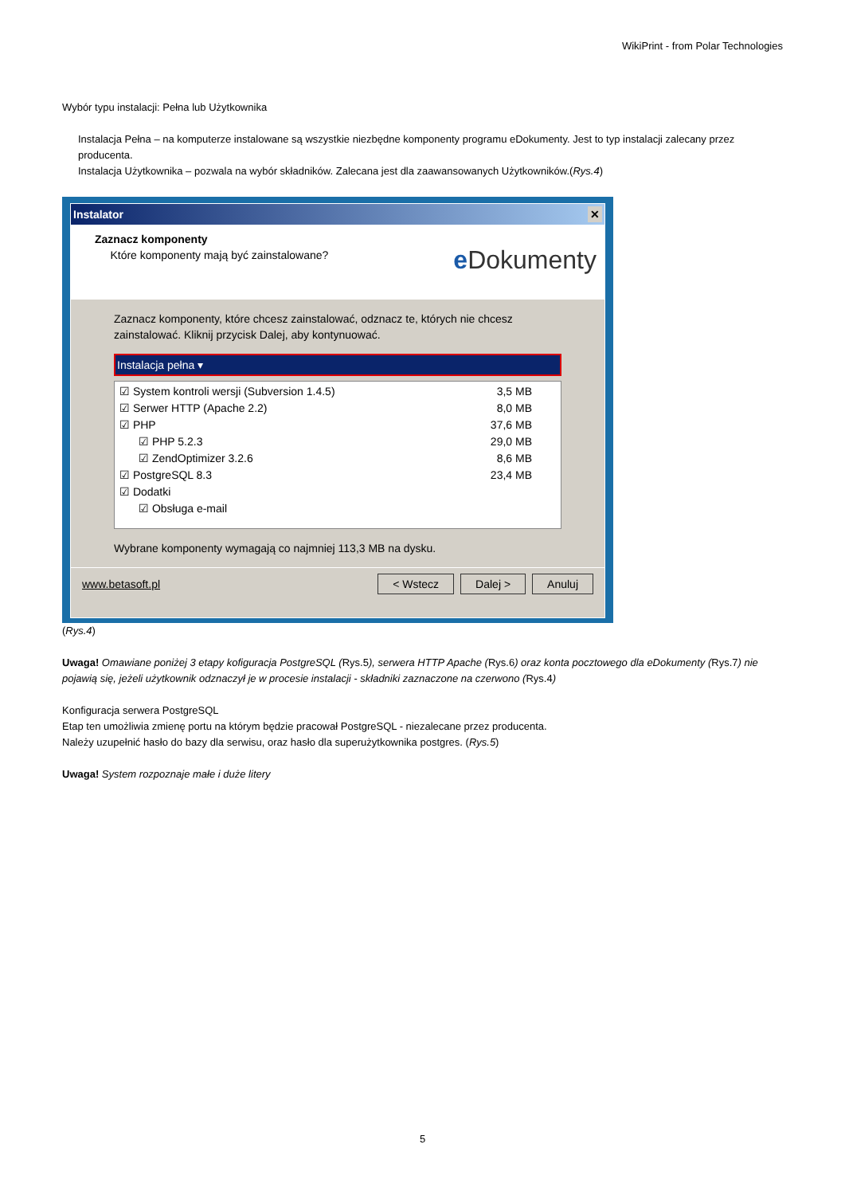WikiPrint - from Polar Technologies
Wybór typu instalacji: Pełna lub Użytkownika
Instalacja Pełna – na komputerze instalowane są wszystkie niezbędne komponenty programu eDokumenty. Jest to typ instalacji zalecany przez producenta.
Instalacja Użytkownika – pozwala na wybór składników. Zalecana jest dla zaawansowanych Użytkowników.(Rys.4)
Instalator ✕
Zaznacz komponenty
Które komponenty mają być zainstalowane?
e Dokumenty
Zaznacz komponenty, które chcesz zainstalować, odznacz te, których nie chcesz zainstalować. Kliknij przycisk Dalej, aby kontynuować.
Instalacja pełna ▾
☑ System kontroli wersji (Subversion 1.4.5) 3,5 MB
☑ Serwer HTTP (Apache 2.2) 8,0 MB
☑ PHP 37,6 MB
☑ PHP 5.2.3 29,0 MB
☑ ZendOptimizer 3.2.6 8,6 MB
☑ PostgreSQL 8.3 23,4 MB
☑ Dodatki
☑ Obsługa e-mail
Wybrane komponenty wymagają co najmniej 113,3 MB na dysku.
www.betasoft.pl < Wstecz Dalej > Anuluj
(Rys.4)
Uwaga! Omawiane poniżej 3 etapy kofiguracja PostgreSQL (Rys.5), serwera HTTP Apache (Rys.6) oraz konta pocztowego dla eDokumenty (Rys.7) nie pojawią się, jeżeli użytkownik odznaczył je w procesie instalacji - składniki zaznaczone na czerwono (Rys.4)
Konfiguracja serwera PostgreSQL
Etap ten umożliwia zmienę portu na którym będzie pracował PostgreSQL - niezalecane przez producenta.
Należy uzupełnić hasło do bazy dla serwisu, oraz hasło dla superużytkownika postgres. (Rys.5)
Uwaga! System rozpoznaje małe i duże litery
5